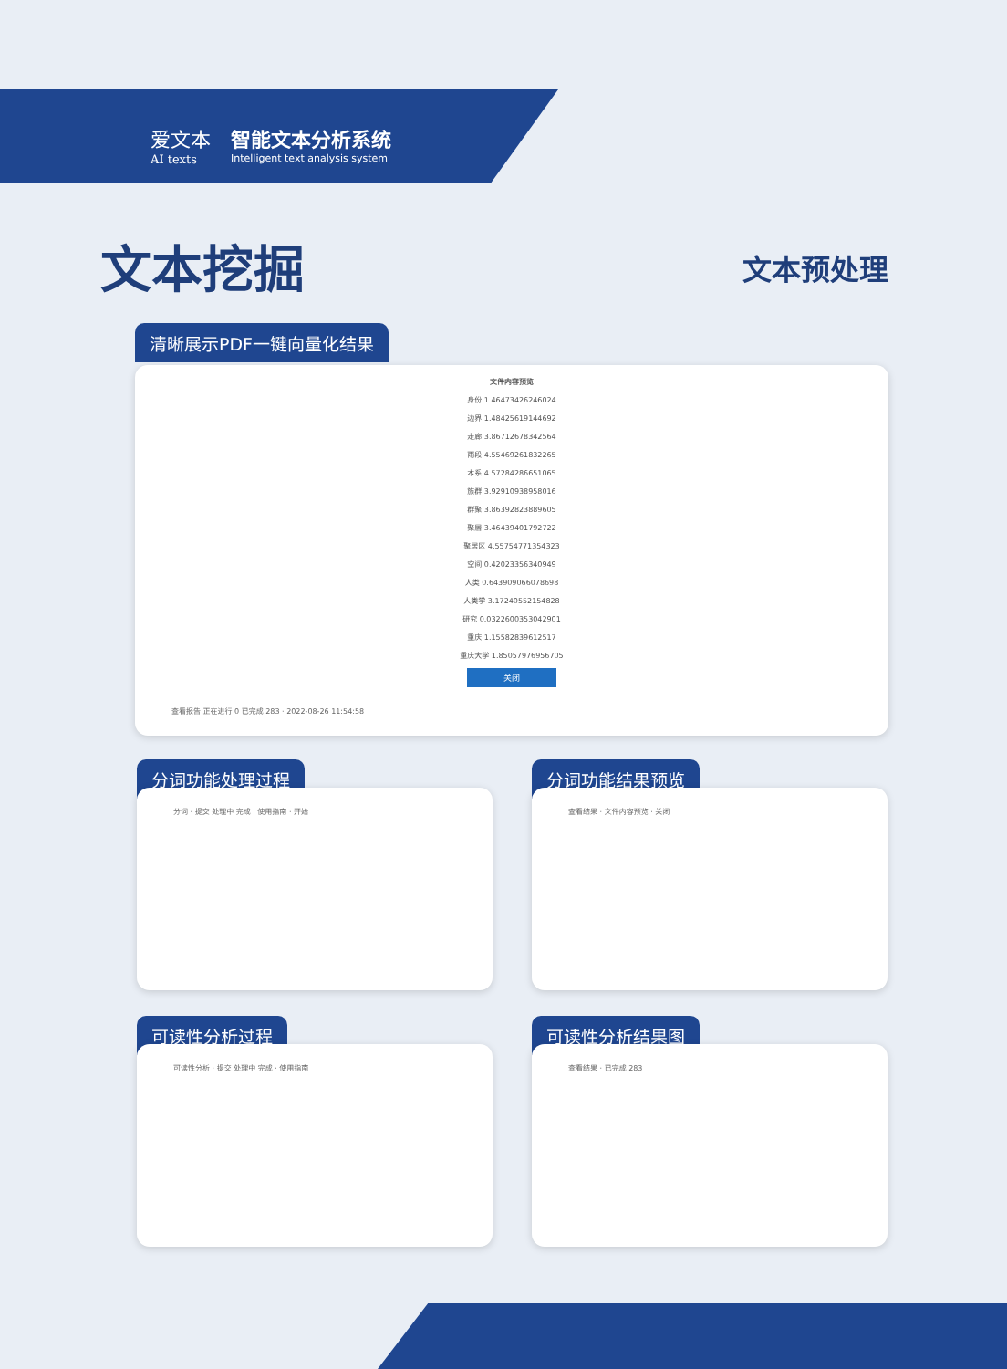爱文本
AI texts
智能文本分析系统
Intelligent text analysis system
文本挖掘
文本预处理
清晰展示PDF一键向量化结果
文件内容预览
身份 1.46473426246024
边界 1.48425619144692
走廊 3.86712678342564
雨段 4.55469261832265
木系 4.57284286651065
族群 3.92910938958016
群聚 3.86392823889605
聚居 3.46439401792722
聚居区 4.55754771354323
空间 0.42023356340949
人类 0.643909066078698
人类学 3.17240552154828
研究 0.0322600353042901
重庆 1.15582839612517
重庆大学 1.85057976956705
关闭
查看报告 正在进行 0 已完成 283 · 2022-08-26 11:54:58
分词功能处理过程
分词 · 提交 处理中 完成 · 使用指南 · 开始
分词功能结果预览
查看结果 · 文件内容预览 · 关闭
可读性分析过程
可读性分析 · 提交 处理中 完成 · 使用指南
可读性分析结果图
查看结果 · 已完成 283